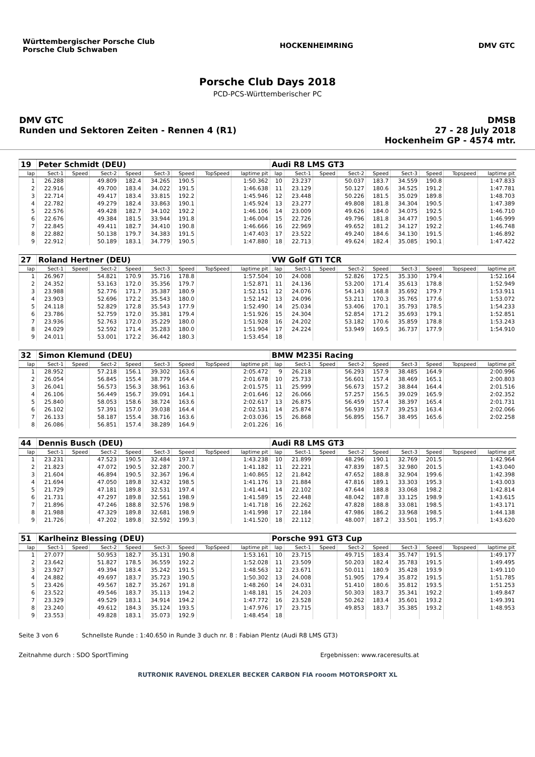Württembergischer Porsche Club
Porsche Club Schwaben
HOCKENHEIMRING DMV GTC
Porsche Club Days 2018
PCD-PCS-Württemberischer PC
DMV GTC
Runden und Sektoren Zeiten - Rennen 4 (R1)
DMSB
27 - 28 July 2018
Hockenheim GP - 4574 mtr.
| 19 | Peter Schmidt (DEU) | | | | | | | | Audi R8 LMS GT3 | | | | | | | | |
| lap | Sect-1 | Speed | Sect-2 | Speed | Sect-3 | Speed | TopSpeed | laptime pit | lap | Sect-1 | Speed | Sect-2 | Speed | Sect-3 | Speed | Topspeed | laptime pit |
| 1 | 26.288 | | 49.809 | 182.4 | 34.265 | 190.5 | | 1:50.362 | 10 | 23.237 | | 50.037 | 183.7 | 34.559 | 190.8 | | 1:47.833 |
| 2 | 22.916 | | 49.700 | 183.4 | 34.022 | 191.5 | | 1:46.638 | 11 | 23.129 | | 50.127 | 180.6 | 34.525 | 191.2 | | 1:47.781 |
| 3 | 22.714 | | 49.417 | 183.4 | 33.815 | 192.2 | | 1:45.946 | 12 | 23.448 | | 50.226 | 181.5 | 35.029 | 189.8 | | 1:48.703 |
| 4 | 22.782 | | 49.279 | 182.4 | 33.863 | 190.1 | | 1:45.924 | 13 | 23.277 | | 49.808 | 181.8 | 34.304 | 190.5 | | 1:47.389 |
| 5 | 22.576 | | 49.428 | 182.7 | 34.102 | 192.2 | | 1:46.106 | 14 | 23.009 | | 49.626 | 184.0 | 34.075 | 192.5 | | 1:46.710 |
| 6 | 22.676 | | 49.384 | 181.5 | 33.944 | 191.8 | | 1:46.004 | 15 | 22.726 | | 49.796 | 181.8 | 34.477 | 190.5 | | 1:46.999 |
| 7 | 22.845 | | 49.411 | 182.7 | 34.410 | 190.8 | | 1:46.666 | 16 | 22.969 | | 49.652 | 181.2 | 34.127 | 192.2 | | 1:46.748 |
| 8 | 22.882 | | 50.138 | 179.7 | 34.383 | 191.5 | | 1:47.403 | 17 | 23.522 | | 49.240 | 184.6 | 34.130 | 191.5 | | 1:46.892 |
| 9 | 22.912 | | 50.189 | 183.1 | 34.779 | 190.5 | | 1:47.880 | 18 | 22.713 | | 49.624 | 182.4 | 35.085 | 190.1 | | 1:47.422 |
| 27 | Roland Hertner (DEU) | | | | | | | | VW Golf GTI TCR | | | | | | | | |
| lap | Sect-1 | Speed | Sect-2 | Speed | Sect-3 | Speed | TopSpeed | laptime pit | lap | Sect-1 | Speed | Sect-2 | Speed | Sect-3 | Speed | Topspeed | laptime pit |
| 1 | 26.967 | | 54.821 | 170.9 | 35.716 | 178.8 | | 1:57.504 | 10 | 24.008 | | 52.826 | 172.5 | 35.330 | 179.4 | | 1:52.164 |
| 2 | 24.352 | | 53.163 | 172.0 | 35.356 | 179.7 | | 1:52.871 | 11 | 24.136 | | 53.200 | 171.4 | 35.613 | 178.8 | | 1:52.949 |
| 3 | 23.988 | | 52.776 | 171.7 | 35.387 | 180.9 | | 1:52.151 | 12 | 24.076 | | 54.143 | 168.8 | 35.692 | 179.7 | | 1:53.911 |
| 4 | 23.903 | | 52.696 | 172.2 | 35.543 | 180.0 | | 1:52.142 | 13 | 24.096 | | 53.211 | 170.3 | 35.765 | 177.6 | | 1:53.072 |
| 5 | 24.118 | | 52.829 | 172.8 | 35.543 | 177.9 | | 1:52.490 | 14 | 25.034 | | 53.406 | 170.1 | 35.793 | 178.5 | | 1:54.233 |
| 6 | 23.786 | | 52.759 | 172.0 | 35.381 | 179.4 | | 1:51.926 | 15 | 24.304 | | 52.854 | 171.2 | 35.693 | 179.1 | | 1:52.851 |
| 7 | 23.936 | | 52.763 | 172.0 | 35.229 | 180.0 | | 1:51.928 | 16 | 24.202 | | 53.182 | 170.6 | 35.859 | 178.8 | | 1:53.243 |
| 8 | 24.029 | | 52.592 | 171.4 | 35.283 | 180.0 | | 1:51.904 | 17 | 24.224 | | 53.949 | 169.5 | 36.737 | 177.9 | | 1:54.910 |
| 9 | 24.011 | | 53.001 | 172.2 | 36.442 | 180.3 | | 1:53.454 | 18 | | | | | | | | |
| 32 | Simon Klemund (DEU) | | | | | | | | BMW M235i Racing | | | | | | | | |
| lap | Sect-1 | Speed | Sect-2 | Speed | Sect-3 | Speed | TopSpeed | laptime pit | lap | Sect-1 | Speed | Sect-2 | Speed | Sect-3 | Speed | Topspeed | laptime pit |
| 1 | 28.952 | | 57.218 | 156.1 | 39.302 | 163.6 | | 2:05.472 | 9 | 26.218 | | 56.293 | 157.9 | 38.485 | 164.9 | | 2:00.996 |
| 2 | 26.054 | | 56.845 | 155.4 | 38.779 | 164.4 | | 2:01.678 | 10 | 25.733 | | 56.601 | 157.4 | 38.469 | 165.1 | | 2:00.803 |
| 3 | 26.041 | | 56.573 | 156.3 | 38.961 | 163.6 | | 2:01.575 | 11 | 25.999 | | 56.673 | 157.2 | 38.844 | 164.4 | | 2:01.516 |
| 4 | 26.106 | | 56.449 | 156.7 | 39.091 | 164.1 | | 2:01.646 | 12 | 26.066 | | 57.257 | 156.5 | 39.029 | 165.9 | | 2:02.352 |
| 5 | 25.840 | | 58.053 | 158.6 | 38.724 | 163.6 | | 2:02.617 | 13 | 26.875 | | 56.459 | 157.4 | 38.397 | 165.4 | | 2:01.731 |
| 6 | 26.102 | | 57.391 | 157.0 | 39.038 | 164.4 | | 2:02.531 | 14 | 25.874 | | 56.939 | 157.7 | 39.253 | 163.4 | | 2:02.066 |
| 7 | 26.133 | | 58.187 | 155.4 | 38.716 | 163.6 | | 2:03.036 | 15 | 26.868 | | 56.895 | 156.7 | 38.495 | 165.6 | | 2:02.258 |
| 8 | 26.086 | | 56.851 | 157.4 | 38.289 | 164.9 | | 2:01.226 | 16 | | | | | | | | |
| 44 | Dennis Busch (DEU) | | | | | | | | Audi R8 LMS GT3 | | | | | | | | |
| lap | Sect-1 | Speed | Sect-2 | Speed | Sect-3 | Speed | TopSpeed | laptime pit | lap | Sect-1 | Speed | Sect-2 | Speed | Sect-3 | Speed | Topspeed | laptime pit |
| 1 | 23.231 | | 47.523 | 190.5 | 32.484 | 197.1 | | 1:43.238 | 10 | 21.899 | | 48.296 | 190.1 | 32.769 | 201.5 | | 1:42.964 |
| 2 | 21.823 | | 47.072 | 190.5 | 32.287 | 200.7 | | 1:41.182 | 11 | 22.221 | | 47.839 | 187.5 | 32.980 | 201.5 | | 1:43.040 |
| 3 | 21.604 | | 46.894 | 190.5 | 32.367 | 196.4 | | 1:40.865 | 12 | 21.842 | | 47.652 | 188.8 | 32.904 | 199.6 | | 1:42.398 |
| 4 | 21.694 | | 47.050 | 189.8 | 32.432 | 198.5 | | 1:41.176 | 13 | 21.884 | | 47.816 | 189.1 | 33.303 | 195.3 | | 1:43.003 |
| 5 | 21.729 | | 47.181 | 189.8 | 32.531 | 197.4 | | 1:41.441 | 14 | 22.102 | | 47.644 | 188.8 | 33.068 | 198.2 | | 1:42.814 |
| 6 | 21.731 | | 47.297 | 189.8 | 32.561 | 198.9 | | 1:41.589 | 15 | 22.448 | | 48.042 | 187.8 | 33.125 | 198.9 | | 1:43.615 |
| 7 | 21.896 | | 47.246 | 188.8 | 32.576 | 198.9 | | 1:41.718 | 16 | 22.262 | | 47.828 | 188.8 | 33.081 | 198.5 | | 1:43.171 |
| 8 | 21.988 | | 47.329 | 189.8 | 32.681 | 198.9 | | 1:41.998 | 17 | 22.184 | | 47.986 | 186.2 | 33.968 | 198.5 | | 1:44.138 |
| 9 | 21.726 | | 47.202 | 189.8 | 32.592 | 199.3 | | 1:41.520 | 18 | 22.112 | | 48.007 | 187.2 | 33.501 | 195.7 | | 1:43.620 |
| 51 | Karlheinz Blessing (DEU) | | | | | | | | Porsche 991 GT3 Cup | | | | | | | | |
| lap | Sect-1 | Speed | Sect-2 | Speed | Sect-3 | Speed | TopSpeed | laptime pit | lap | Sect-1 | Speed | Sect-2 | Speed | Sect-3 | Speed | Topspeed | laptime pit |
| 1 | 27.077 | | 50.953 | 182.7 | 35.131 | 190.8 | | 1:53.161 | 10 | 23.715 | | 49.715 | 183.4 | 35.747 | 191.5 | | 1:49.177 |
| 2 | 23.642 | | 51.827 | 178.5 | 36.559 | 192.2 | | 1:52.028 | 11 | 23.509 | | 50.203 | 182.4 | 35.783 | 191.5 | | 1:49.495 |
| 3 | 23.927 | | 49.394 | 183.4 | 35.242 | 191.5 | | 1:48.563 | 12 | 23.671 | | 50.011 | 180.9 | 35.428 | 193.9 | | 1:49.110 |
| 4 | 24.882 | | 49.697 | 183.7 | 35.723 | 190.5 | | 1:50.302 | 13 | 24.008 | | 51.905 | 179.4 | 35.872 | 191.5 | | 1:51.785 |
| 5 | 23.426 | | 49.567 | 182.7 | 35.267 | 191.8 | | 1:48.260 | 14 | 24.031 | | 51.410 | 180.6 | 35.812 | 193.5 | | 1:51.253 |
| 6 | 23.522 | | 49.546 | 183.7 | 35.113 | 194.2 | | 1:48.181 | 15 | 24.203 | | 50.303 | 183.7 | 35.341 | 192.2 | | 1:49.847 |
| 7 | 23.329 | | 49.529 | 183.1 | 34.914 | 194.2 | | 1:47.772 | 16 | 23.528 | | 50.262 | 183.4 | 35.601 | 193.2 | | 1:49.391 |
| 8 | 23.240 | | 49.612 | 184.3 | 35.124 | 193.5 | | 1:47.976 | 17 | 23.715 | | 49.853 | 183.7 | 35.385 | 193.2 | | 1:48.953 |
| 9 | 23.553 | | 49.828 | 183.1 | 35.073 | 192.9 | | 1:48.454 | 18 | | | | | | | | |
Seite 3 von 6 Schnellste Runde : 1:40.650 in Runde 3 duch nr. 8 : Fabian Plentz (Audi R8 LMS GT3)
Zeitnahme durch : SDO SportTiming Ergebnissen: www.raceresults.at
RUTRONIK RAVENOL DREXLER BECKER CARBON FIA rooom MOTORSPORT XL